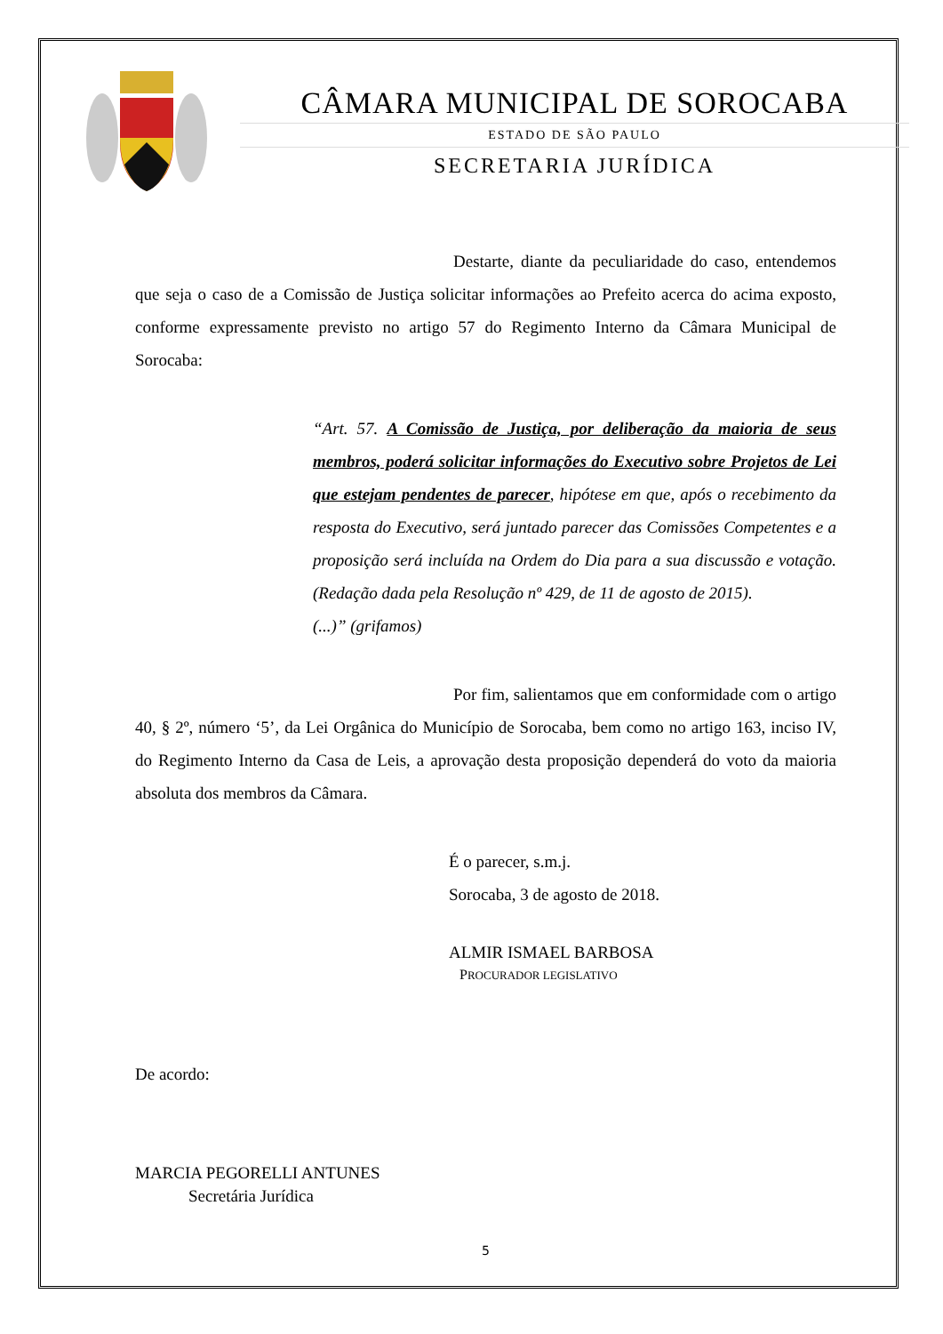CÂMARA MUNICIPAL DE SOROCABA
ESTADO DE SÃO PAULO
SECRETARIA JURÍDICA
Destarte, diante da peculiaridade do caso, entendemos que seja o caso de a Comissão de Justiça solicitar informações ao Prefeito acerca do acima exposto, conforme expressamente previsto no artigo 57 do Regimento Interno da Câmara Municipal de Sorocaba:
“Art. 57. A Comissão de Justiça, por deliberação da maioria de seus membros, poderá solicitar informações do Executivo sobre Projetos de Lei que estejam pendentes de parecer, hipótese em que, após o recebimento da resposta do Executivo, será juntado parecer das Comissões Competentes e a proposição será incluída na Ordem do Dia para a sua discussão e votação. (Redação dada pela Resolução nº 429, de 11 de agosto de 2015).
(...)” (grifamos)
Por fim, salientamos que em conformidade com o artigo 40, § 2º, número ‘5’, da Lei Orgânica do Município de Sorocaba, bem como no artigo 163, inciso IV, do Regimento Interno da Casa de Leis, a aprovação desta proposição dependerá do voto da maioria absoluta dos membros da Câmara.
É o parecer, s.m.j.
Sorocaba, 3 de agosto de 2018.
ALMIR ISMAEL BARBOSA
PROCURADOR LEGISLATIVO
De acordo:
MARCIA PEGORELLI ANTUNES
Secretária Jurídica
5